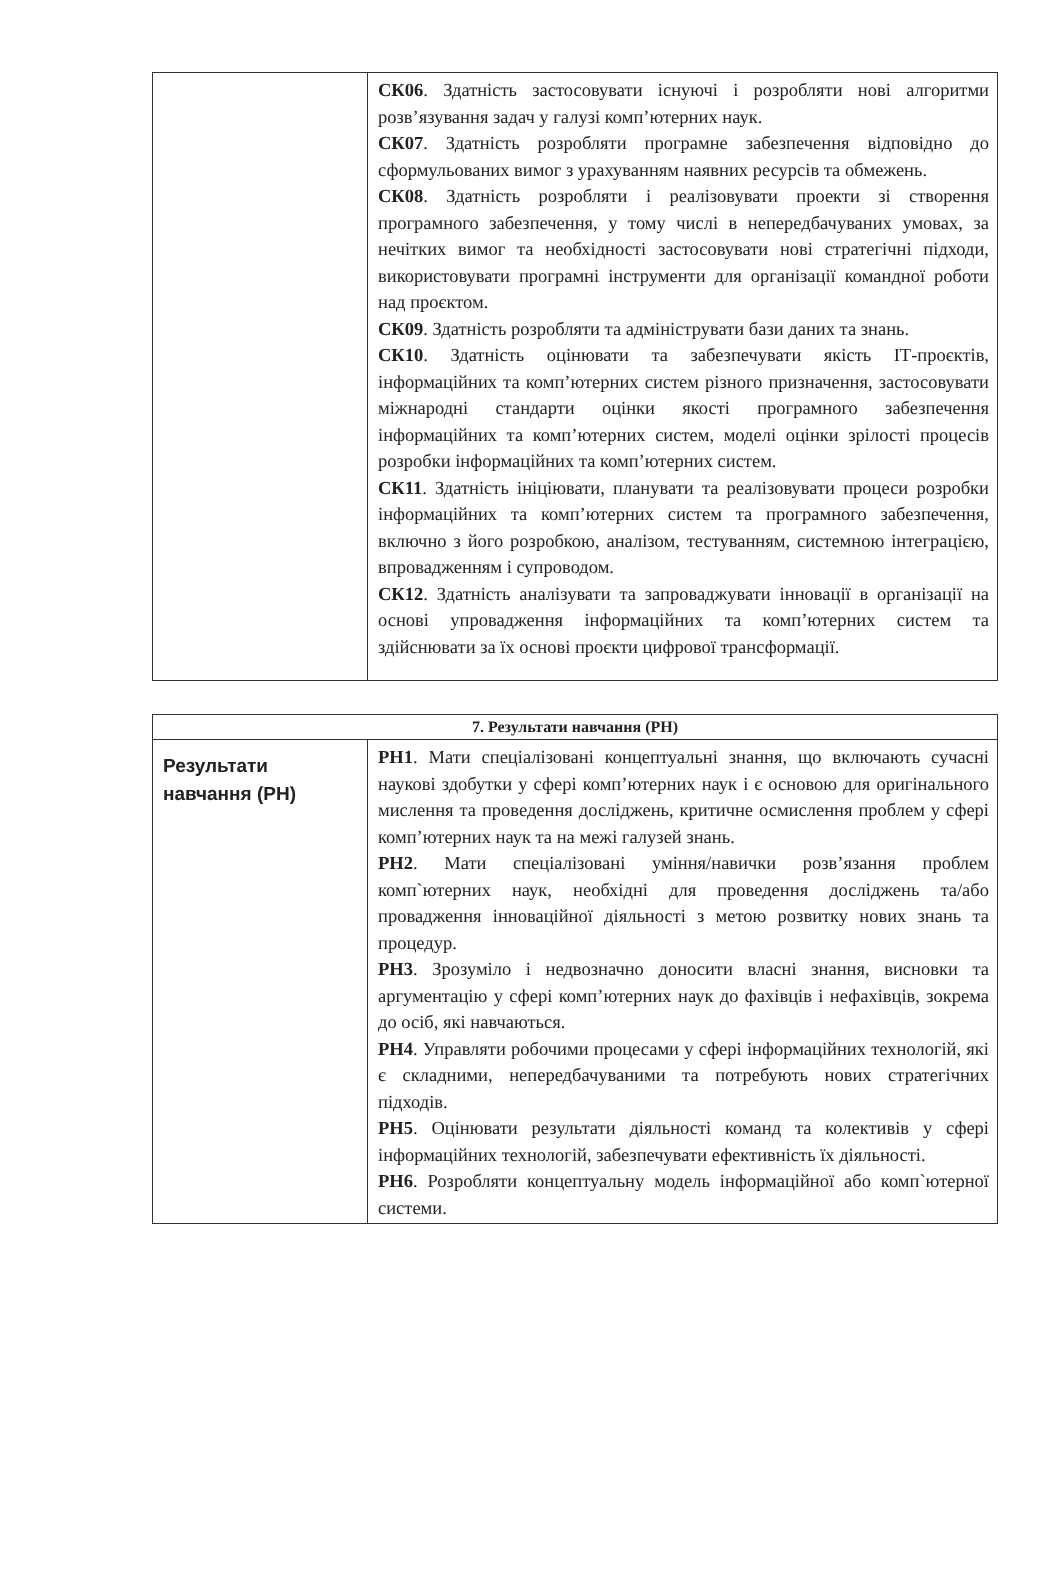| | СК06 . Здатність застосовувати існуючі і розробляти нові алгоритми розв’язування задач у галузі комп’ютерних наук. СК07 . Здатність розробляти програмне забезпечення відповідно до сформульованих вимог з урахуванням наявних ресурсів та обмежень. СК08 . Здатність розробляти і реалізовувати проекти зі створення програмного забезпечення, у тому числі в непередбачуваних умовах, за нечітких вимог та необхідності застосовувати нові стратегічні підходи, використовувати програмні інструменти для організації командної роботи над проєктом. СК09 . Здатність розробляти та адмініструвати бази даних та знань. СК10 . Здатність оцінювати та забезпечувати якість ІТ-проєктів, інформаційних та комп’ютерних систем різного призначення, застосовувати міжнародні стандарти оцінки якості програмного забезпечення інформаційних та комп’ютерних систем, моделі оцінки зрілості процесів розробки інформаційних та комп’ютерних систем. СК11 . Здатність ініціювати, планувати та реалізовувати процеси розробки інформаційних та комп’ютерних систем та програмного забезпечення, включно з його розробкою, аналізом, тестуванням, системною інтеграцією, впровадженням і супроводом. СК12 . Здатність аналізувати та запроваджувати інновації в організації на основі упровадження інформаційних та комп’ютерних систем та здійснювати за їх основі проєкти цифрової трансформації. |
| 7. Результати навчання (РН) | |
| --- | --- |
| Результати навчання (РН) | РН1 . Мати спеціалізовані концептуальні знання, що включають сучасні наукові здобутки у сфері комп’ютерних наук і є основою для оригінального мислення та проведення досліджень, критичне осмислення проблем у сфері комп’ютерних наук та на межі галузей знань. РН2 . Мати спеціалізовані уміння/навички розв’язання проблем комп`ютерних наук, необхідні для проведення досліджень та/або провадження інноваційної діяльності з метою розвитку нових знань та процедур. РН3 . Зрозуміло і недвозначно доносити власні знання, висновки та аргументацію у сфері комп’ютерних наук до фахівців і нефахівців, зокрема до осіб, які навчаються. РН4 . Управляти робочими процесами у сфері інформаційних технологій, які є складними, непередбачуваними та потребують нових стратегічних підходів. РН5 . Оцінювати результати діяльності команд та колективів у сфері інформаційних технологій, забезпечувати ефективність їх діяльності. РН6 . Розробляти концептуальну модель інформаційної або комп`ютерної системи. |